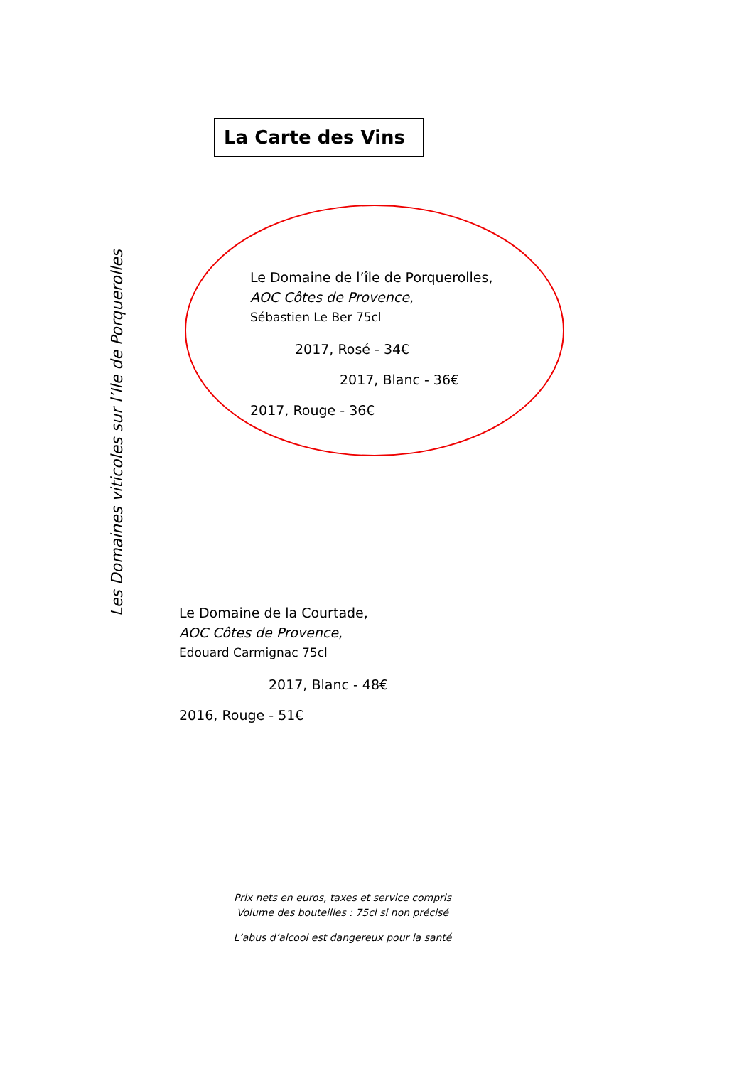La Carte des Vins
Les Domaines viticoles sur l’Ile de Porquerolles
Le Domaine de l’île de Porquerolles,
AOC Côtes de Provence,
Sébastien Le Ber 75cl
2017, Rosé - 34€
2017, Blanc - 36€
2017, Rouge - 36€
Le Domaine de la Courtade,
AOC Côtes de Provence,
Edouard Carmignac 75cl
2017, Blanc - 48€
2016, Rouge - 51€
Prix nets en euros, taxes et service compris
Volume des bouteilles : 75cl si non précisé
L’abus d’alcool est dangereux pour la santé